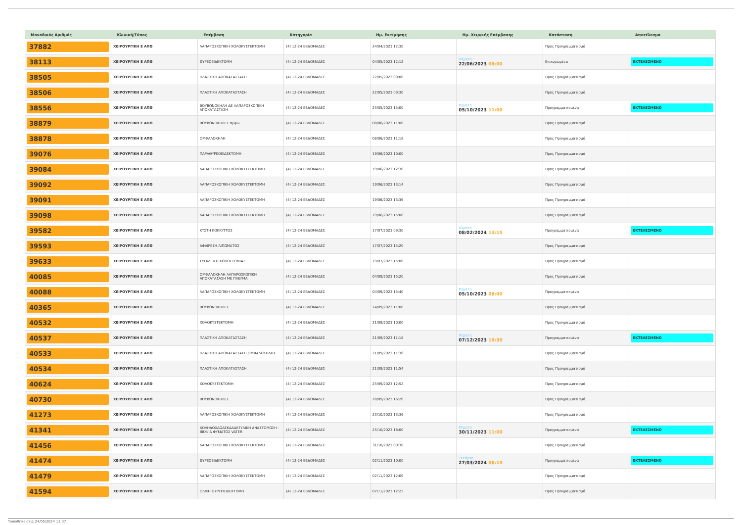| Μοναδικός Αριθμός | Κλινική/Τύπος | Επέμβαση | Κατηγορία | Ημ. Εκτίμησης | Ημ. Χειρ/κής Επέμβασης | Κατάσταση | Αποτέλεσμα |
| --- | --- | --- | --- | --- | --- | --- | --- |
| 37882 | ΧΕΙΡΟΥΡΓΙΚΗ Ε ΑΠΘ | ΛΑΠΑΡΟΣΚΟΠΙΚΗ ΧΟΛΟΚΥΣΤΕΚΤΟΜΗ | (4) 12-24 ΕΒΔΟΜΑΔΕΣ | 24/04/2023 12:30 | | Προς Προγραμματισμό | |
| 38113 | ΧΕΙΡΟΥΡΓΙΚΗ Ε ΑΠΘ | ΘΥΡΕΟΕΙΔΕΚΤΟΜΗ | (4) 12-24 ΕΒΔΟΜΑΔΕΣ | 04/05/2023 12:12 | Πέμπτη 22/06/2023 08:00 | Επικυρωμένα | ΕΚΤΕΛΕΣΜΕΝΟ |
| 38505 | ΧΕΙΡΟΥΡΓΙΚΗ Ε ΑΠΘ | ΠΛΑΣΤΙΚΗ ΑΠΟΚΑΤΑΣΤΑΣΗ | (4) 12-24 ΕΒΔΟΜΑΔΕΣ | 22/05/2023 09:00 | | Προς Προγραμματισμό | |
| 38506 | ΧΕΙΡΟΥΡΓΙΚΗ Ε ΑΠΘ | ΠΛΑΣΤΙΚΗ ΑΠΟΚΑΤΑΣΤΑΣΗ | (4) 12-24 ΕΒΔΟΜΑΔΕΣ | 22/05/2023 09:30 | | Προς Προγραμματισμό | |
| 38556 | ΧΕΙΡΟΥΡΓΙΚΗ Ε ΑΠΘ | ΒΟΥΒΩΝΟΚΗΛΗ ΔΕ ΛΑΠΑΡΟΣΚΟΠΙΚΗ ΑΠΟΚΑΤΑΣΤΑΣΗ | (4) 12-24 ΕΒΔΟΜΑΔΕΣ | 23/05/2023 15:00 | Πέμπτη 05/10/2023 11:00 | Προγραμματισμένα | ΕΚΤΕΛΕΣΜΕΝΟ |
| 38879 | ΧΕΙΡΟΥΡΓΙΚΗ Ε ΑΠΘ | ΒΟΥΒΩΝΟΚΗΛΕΣ αμφω | (4) 12-24 ΕΒΔΟΜΑΔΕΣ | 08/06/2023 11:00 | | Προς Προγραμματισμό | |
| 38878 | ΧΕΙΡΟΥΡΓΙΚΗ Ε ΑΠΘ | ΟΜΦΑΛΟΚΗΛΗ | (4) 12-24 ΕΒΔΟΜΑΔΕΣ | 08/06/2023 11:18 | | Προς Προγραμματισμό | |
| 39076 | ΧΕΙΡΟΥΡΓΙΚΗ Ε ΑΠΘ | ΠΑΡΑΘΥΡΕΟΕΙΔΕΚΤΟΜΗ | (4) 12-24 ΕΒΔΟΜΑΔΕΣ | 19/06/2023 10:00 | | Προς Προγραμματισμό | |
| 39084 | ΧΕΙΡΟΥΡΓΙΚΗ Ε ΑΠΘ | ΛΑΠΑΡΟΣΚΟΠΙΚΗ ΧΟΛΟΚΥΣΤΕΚΤΟΜΗ | (4) 12-24 ΕΒΔΟΜΑΔΕΣ | 19/06/2023 12:30 | | Προς Προγραμματισμό | |
| 39092 | ΧΕΙΡΟΥΡΓΙΚΗ Ε ΑΠΘ | ΛΑΠΑΡΟΣΚΟΠΙΚΗ ΧΟΛΟΚΥΣΤΕΚΤΟΜΗ | (4) 12-24 ΕΒΔΟΜΑΔΕΣ | 19/06/2023 13:14 | | Προς Προγραμματισμό | |
| 39091 | ΧΕΙΡΟΥΡΓΙΚΗ Ε ΑΠΘ | ΛΑΠΑΡΟΣΚΟΠΙΚΗ ΧΟΛΟΚΥΣΤΕΚΤΟΜΗ | (4) 12-24 ΕΒΔΟΜΑΔΕΣ | 19/06/2023 13:36 | | Προς Προγραμματισμό | |
| 39098 | ΧΕΙΡΟΥΡΓΙΚΗ Ε ΑΠΘ | ΛΑΠΑΡΟΣΚΟΠΙΚΗ ΧΟΛΟΚΥΣΤΕΚΤΟΜΗ | (4) 12-24 ΕΒΔΟΜΑΔΕΣ | 19/06/2023 15:00 | | Προς Προγραμματισμό | |
| 39582 | ΧΕΙΡΟΥΡΓΙΚΗ Ε ΑΠΘ | ΚΥΣΤΗ ΚΟΚΚΥΓΓΟΣ | (4) 12-24 ΕΒΔΟΜΑΔΕΣ | 17/07/2023 09:30 | Πέμπτη 08/02/2024 13:15 | Προγραμματισμένα | ΕΚΤΕΛΕΣΜΕΝΟ |
| 39593 | ΧΕΙΡΟΥΡΓΙΚΗ Ε ΑΠΘ | ΑΦΑΙΡΕΣΗ ΛΙΠΩΜΑΤΟΣ | (4) 12-24 ΕΒΔΟΜΑΔΕΣ | 17/07/2023 15:20 | | Προς Προγραμματισμό | |
| 39633 | ΧΕΙΡΟΥΡΓΙΚΗ Ε ΑΠΘ | ΣΥΓΚΛΕΙΣΗ ΚΟΛΟΣΤΟΜΙΑΣ | (4) 12-24 ΕΒΔΟΜΑΔΕΣ | 19/07/2023 15:00 | | Προς Προγραμματισμό | |
| 40085 | ΧΕΙΡΟΥΡΓΙΚΗ Ε ΑΠΘ | ΟΜΦΑΛΟΚΗΛΗ ΛΑΠΑΡΟΣΚΟΠΙΚΗ ΑΠΟΚΑΤΑΣΑΣΗ ΜΕ ΠΛΕΓΜΑ | (4) 12-24 ΕΒΔΟΜΑΔΕΣ | 04/09/2023 15:20 | | Προς Προγραμματισμό | |
| 40088 | ΧΕΙΡΟΥΡΓΙΚΗ Ε ΑΠΘ | ΛΑΠΑΡΟΣΚΟΠΙΚΗ ΧΟΛΟΚΥΣΤΕΚΤΟΜΗ | (4) 12-24 ΕΒΔΟΜΑΔΕΣ | 04/09/2023 15:40 | Πέμπτη 05/10/2023 08:00 | Προγραμματισμένα | |
| 40365 | ΧΕΙΡΟΥΡΓΙΚΗ Ε ΑΠΘ | ΒΟΥΒΩΝΟΚΗΛΕΣ | (4) 12-24 ΕΒΔΟΜΑΔΕΣ | 14/09/2023 11:00 | | Προς Προγραμματισμό | |
| 40532 | ΧΕΙΡΟΥΡΓΙΚΗ Ε ΑΠΘ | ΧΟΛΟΚΥΣΤΕΚΤΟΜΗ | (4) 12-24 ΕΒΔΟΜΑΔΕΣ | 21/09/2023 10:00 | | Προς Προγραμματισμό | |
| 40537 | ΧΕΙΡΟΥΡΓΙΚΗ Ε ΑΠΘ | ΠΛΑΣΤΙΚΗ ΑΠΟΚΑΤΑΣΤΑΣΗ | (4) 12-24 ΕΒΔΟΜΑΔΕΣ | 21/09/2023 11:18 | Πέμπτη 07/12/2023 10:30 | Προγραμματισμένα | ΕΚΤΕΛΕΣΜΕΝΟ |
| 40533 | ΧΕΙΡΟΥΡΓΙΚΗ Ε ΑΠΘ | ΠΛΑΣΤΙΚΗ ΑΠΟΚΑΤΑΣΤΑΣΗ ΟΜΦΑΛΟΚΗΛΗΣ | (4) 12-24 ΕΒΔΟΜΑΔΕΣ | 21/09/2023 11:36 | | Προς Προγραμματισμό | |
| 40534 | ΧΕΙΡΟΥΡΓΙΚΗ Ε ΑΠΘ | ΠΛΑΣΤΙΚΗ ΑΠΟΚΑΤΑΣΤΑΣΗ | (4) 12-24 ΕΒΔΟΜΑΔΕΣ | 21/09/2023 11:54 | | Προς Προγραμματισμό | |
| 40624 | ΧΕΙΡΟΥΡΓΙΚΗ Ε ΑΠΘ | ΧΟΛΟΚΥΣΤΕΚΤΟΜΗ | (4) 12-24 ΕΒΔΟΜΑΔΕΣ | 25/09/2023 12:52 | | Προς Προγραμματισμό | |
| 40730 | ΧΕΙΡΟΥΡΓΙΚΗ Ε ΑΠΘ | ΒΟΥΒΩΝΟΚΗΛΕΣ | (4) 12-24 ΕΒΔΟΜΑΔΕΣ | 28/09/2023 16:20 | | Προς Προγραμματισμό | |
| 41273 | ΧΕΙΡΟΥΡΓΙΚΗ Ε ΑΠΘ | ΛΑΠΑΡΟΣΚΟΠΙΚΗ ΧΟΛΟΚΥΣΤΕΚΤΟΜΗ | (4) 12-24 ΕΒΔΟΜΑΔΕΣ | 23/10/2023 13:36 | | Προς Προγραμματισμό | |
| 41341 | ΧΕΙΡΟΥΡΓΙΚΗ Ε ΑΠΘ | ΧΟΛΗΔΟΧΔΩΔΕΚΑΔΑΚΤΥΛΙΚΗ ΑΝΑΣΤΟΜΩΣΗ - ΒΙΟΨΙΑ ΦΥΜΑΤΟΣ VATER | (4) 12-24 ΕΒΔΟΜΑΔΕΣ | 25/10/2023 16:00 | Πέμπτη 30/11/2023 11:00 | Προγραμματισμένα | ΕΚΤΕΛΕΣΜΕΝΟ |
| 41456 | ΧΕΙΡΟΥΡΓΙΚΗ Ε ΑΠΘ | ΛΑΠΑΡΟΣΚΟΠΙΚΗ ΧΟΛΟΚΥΣΤΕΚΤΟΜΗ | (4) 12-24 ΕΒΔΟΜΑΔΕΣ | 31/10/2023 09:30 | | Προς Προγραμματισμό | |
| 41474 | ΧΕΙΡΟΥΡΓΙΚΗ Ε ΑΠΘ | ΘΥΡΕΟΕΙΔΕΚΤΟΜΗ | (4) 12-24 ΕΒΔΟΜΑΔΕΣ | 02/11/2023 10:00 | Τετάρτη 27/03/2024 08:15 | Προγραμματισμένα | ΕΚΤΕΛΕΣΜΕΝΟ |
| 41479 | ΧΕΙΡΟΥΡΓΙΚΗ Ε ΑΠΘ | ΛΑΠΑΡΟΣΚΟΠΙΚΗ ΧΟΛΟΚΥΣΤΕΚΤΟΜΗ | (4) 12-24 ΕΒΔΟΜΑΔΕΣ | 02/11/2023 12:06 | | Προς Προγραμματισμό | |
| 41594 | ΧΕΙΡΟΥΡΓΙΚΗ Ε ΑΠΘ | ΟΛΙΚΗ ΘΥΡΕΟΕΙΔΕΚΤΟΜΗ | (4) 12-24 ΕΒΔΟΜΑΔΕΣ | 07/11/2023 12:22 | | Προς Προγραμματισμό | |
Τυπώθηκε στις 24/05/2024 11:07